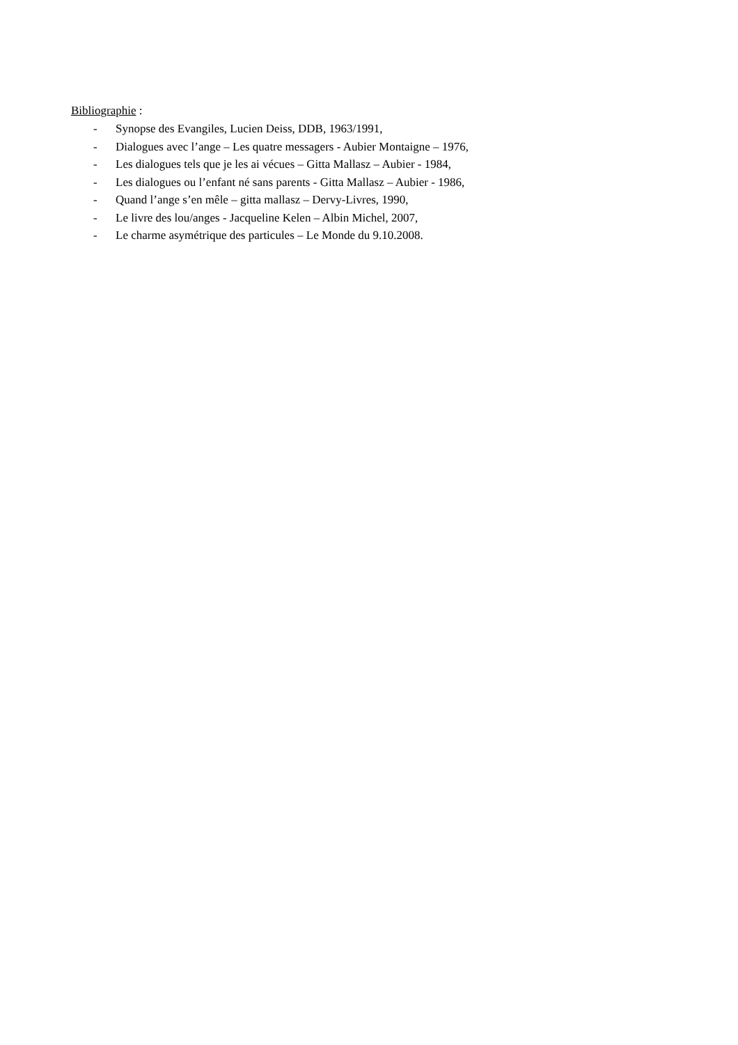Bibliographie :
- Synopse des Evangiles, Lucien Deiss, DDB, 1963/1991,
- Dialogues avec l’ange – Les quatre messagers - Aubier Montaigne – 1976,
- Les dialogues tels que je les ai vécues – Gitta Mallasz – Aubier - 1984,
- Les dialogues ou l’enfant né sans parents - Gitta Mallasz – Aubier - 1986,
- Quand l’ange s’en mêle – gitta mallasz – Dervy-Livres, 1990,
- Le livre des lou/anges - Jacqueline Kelen – Albin Michel, 2007,
- Le charme asymétrique des particules – Le Monde du 9.10.2008.